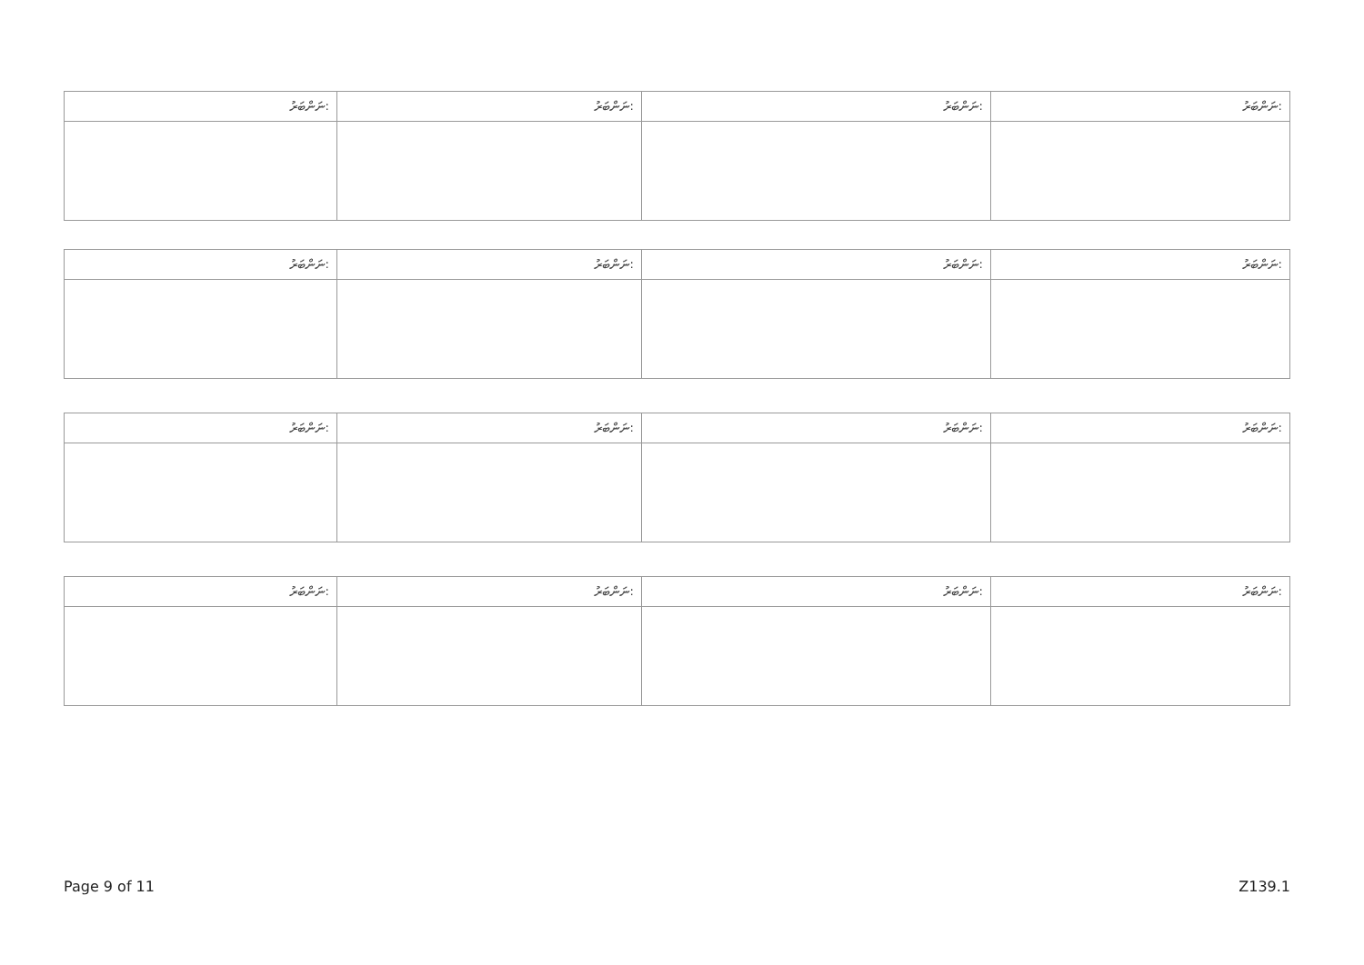| ނަންބަރު: | ނަންބަރު: | ނަންބަރު: | ނަންބަރު: |
| ނަންބަރު: | ނަންބަރު: | ނަންބަރު: | ނަންބަރު: |
| ނަންބަރު: | ނަންބަރު: | ނަންބަރު: | ނަންބަރު: |
| ނަންބަރު: | ނަންބަރު: | ނަންބަރު: | ނަންބަރު: |
Page 9 of 11 Z139.1